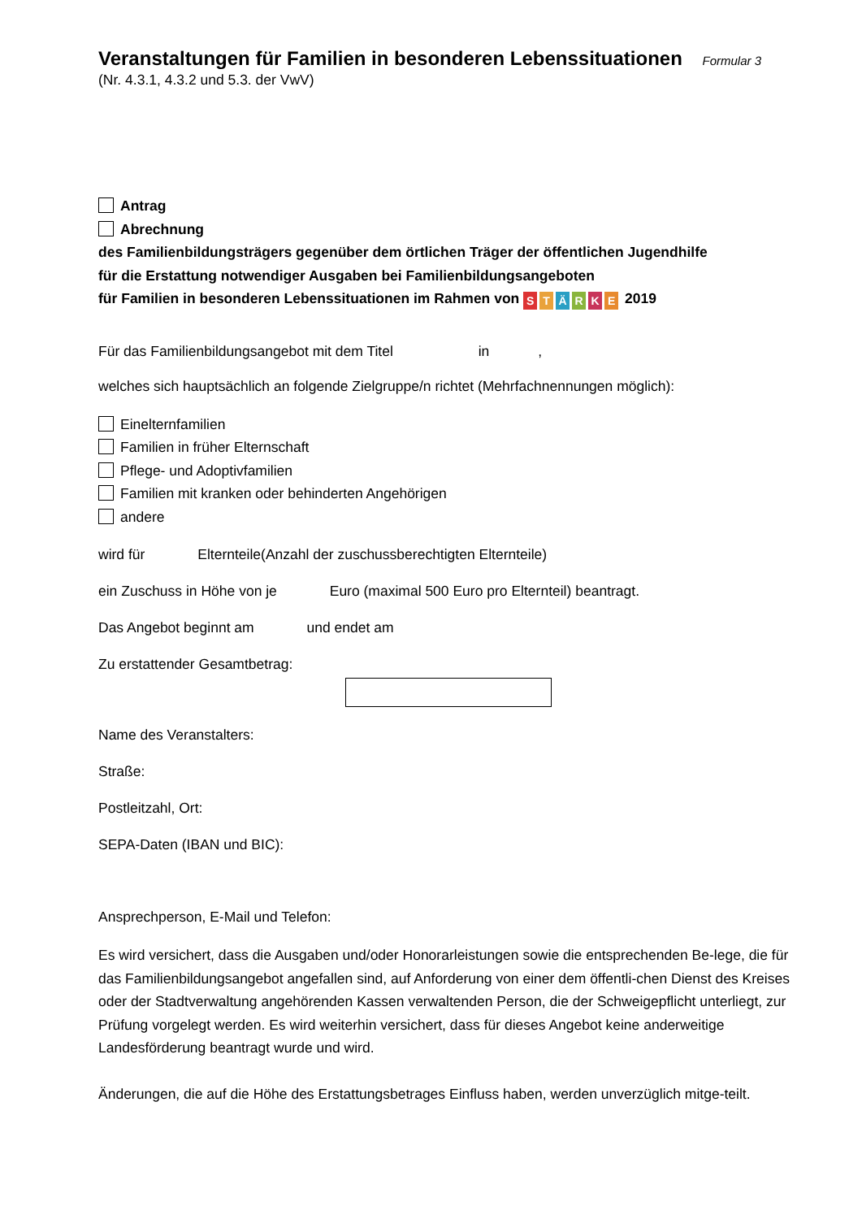Veranstaltungen für Familien in besonderen Lebenssituationen Formular 3
(Nr. 4.3.1, 4.3.2 und 5.3. der VwV)
Antrag
Abrechnung
des Familienbildungsträgers gegenüber dem örtlichen Träger der öffentlichen Jugendhilfe
für die Erstattung notwendiger Ausgaben bei Familienbildungsangeboten
für Familien in besonderen Lebenssituationen im Rahmen von STÄRKE 2019
Für das Familienbildungsangebot mit dem Titel in ,
welches sich hauptsächlich an folgende Zielgruppe/n richtet (Mehrfachnennungen möglich):
Einelternfamilien
Familien in früher Elternschaft
Pflege- und Adoptivfamilien
Familien mit kranken oder behinderten Angehörigen
andere
wird für Elternteile(Anzahl der zuschussberechtigten Elternteile)
ein Zuschuss in Höhe von je Euro (maximal 500 Euro pro Elternteil) beantragt.
Das Angebot beginnt am und endet am
Zu erstattender Gesamtbetrag:
Name des Veranstalters:
Straße:
Postleitzahl, Ort:
SEPA-Daten (IBAN und BIC):
Ansprechperson, E-Mail und Telefon:
Es wird versichert, dass die Ausgaben und/oder Honorarleistungen sowie die entsprechenden Be-lege, die für das Familienbildungsangebot angefallen sind, auf Anforderung von einer dem öffentli-chen Dienst des Kreises oder der Stadtverwaltung angehörenden Kassen verwaltenden Person, die der Schweigepflicht unterliegt, zur Prüfung vorgelegt werden. Es wird weiterhin versichert, dass für dieses Angebot keine anderweitige Landesförderung beantragt wurde und wird.
Änderungen, die auf die Höhe des Erstattungsbetrages Einfluss haben, werden unverzüglich mitge-teilt.